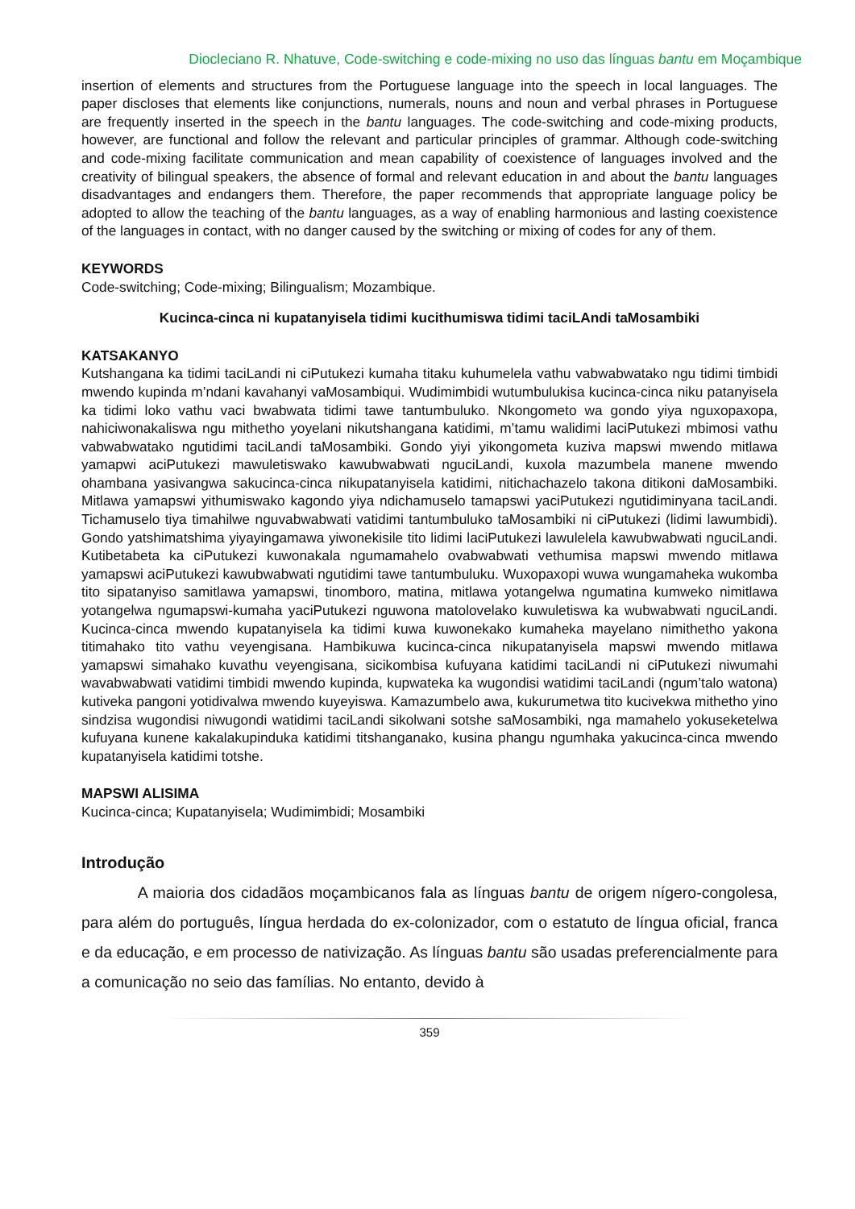Diocleciano R. Nhatuve, Code-switching e code-mixing no uso das línguas bantu em Moçambique
insertion of elements and structures from the Portuguese language into the speech in local languages. The paper discloses that elements like conjunctions, numerals, nouns and noun and verbal phrases in Portuguese are frequently inserted in the speech in the bantu languages. The code-switching and code-mixing products, however, are functional and follow the relevant and particular principles of grammar. Although code-switching and code-mixing facilitate communication and mean capability of coexistence of languages involved and the creativity of bilingual speakers, the absence of formal and relevant education in and about the bantu languages disadvantages and endangers them. Therefore, the paper recommends that appropriate language policy be adopted to allow the teaching of the bantu languages, as a way of enabling harmonious and lasting coexistence of the languages in contact, with no danger caused by the switching or mixing of codes for any of them.
KEYWORDS
Code-switching; Code-mixing; Bilingualism; Mozambique.
Kucinca-cinca ni kupatanyisela tidimi kucithumiswa tidimi taciLAndi taMosambiki
KATSAKANYO
Kutshangana ka tidimi taciLandi ni ciPutukezi kumaha titaku kuhumelela vathu vabwabwatako ngu tidimi timbidi mwendo kupinda m’ndani kavahanyi vaMosambiqui. Wudimimbidi wutumbulukisa kucinca-cinca niku patanyisela ka tidimi loko vathu vaci bwabwata tidimi tawe tantumbuluko. Nkongometo wa gondo yiya nguxopaxopa, nahiciwonakaliswa ngu mithetho yoyelani nikutshangana katidimi, m’tamu walidimi laciPutukezi mbimosi vathu vabwabwatako ngutidimi taciLandi taMosambiki. Gondo yiyi yikongometa kuziva mapswi mwendo mitlawa yamapwi aciPutukezi mawuletiswako kawubwabwati nguciLandi, kuxola mazumbela manene mwendo ohambana yasivangwa sakucinca-cinca nikupatanyisela katidimi, nitichachazelo takona ditikoni daMosambiki. Mitlawa yamapswi yithumiswako kagondo yiya ndichamuselo tamapswi yaciPutukezi ngutidiminyana taciLandi. Tichamuselo tiya timahilwe nguvabwabwati vatidimi tantumbuluko taMosambiki ni ciPutukezi (lidimi lawumbidi). Gondo yatshimatshima yiyayingamawa yiwonekisile tito lidimi laciPutukezi lawulelela kawubwabwati nguciLandi. Kutibetabeta ka ciPutukezi kuwonakala ngumamahelo ovabwabwati vethumisa mapswi mwendo mitlawa yamapswi aciPutukezi kawubwabwati ngutidimi tawe tantumbuluku. Wuxopaxopi wuwa wungamaheka wukomba tito sipatanyiso samitlawa yamapswi, tinomboro, matina, mitlawa yotangelwa ngumatina kumweko nimitlawa yotangelwa ngumapswi-kumaha yaciPutukezi nguwona matolovelako kuwuletiswa ka wubwabwati nguciLandi. Kucinca-cinca mwendo kupatanyisela ka tidimi kuwa kuwonekako kumaheka mayelano nimithetho yakona titimahako tito vathu veyengisana. Hambikuwa kucinca-cinca nikupatanyisela mapswi mwendo mitlawa yamapswi simahako kuvathu veyengisana, sicikombisa kufuyana katidimi taciLandi ni ciPutukezi niwumahi wavabwabwati vatidimi timbidi mwendo kupinda, kupwateka ka wugondisi watidimi taciLandi (ngum’talo watona) kutiveka pangoni yotidivalwa mwendo kuyeyiswa. Kamazumbelo awa, kukurumetwa tito kucivekwa mithetho yino sindzisa wugondisi niwugondi watidimi taciLandi sikolwani sotshe saMosambiki, nga mamahelo yokuseketelwa kufuyana kunene kakalakupinduka katidimi titshanganako, kusina phangu ngumhaka yakucinca-cinca mwendo kupatanyisela katidimi totshe.
MAPSWI ALISIMA
Kucinca-cinca; Kupatanyisela; Wudimimbidi; Mosambiki
Introdução
A maioria dos cidadãos moçambicanos fala as línguas bantu de origem nígero-congolesa, para além do português, língua herdada do ex-colonizador, com o estatuto de língua oficial, franca e da educação, e em processo de nativização. As línguas bantu são usadas preferencialmente para a comunicação no seio das famílias. No entanto, devido à
359